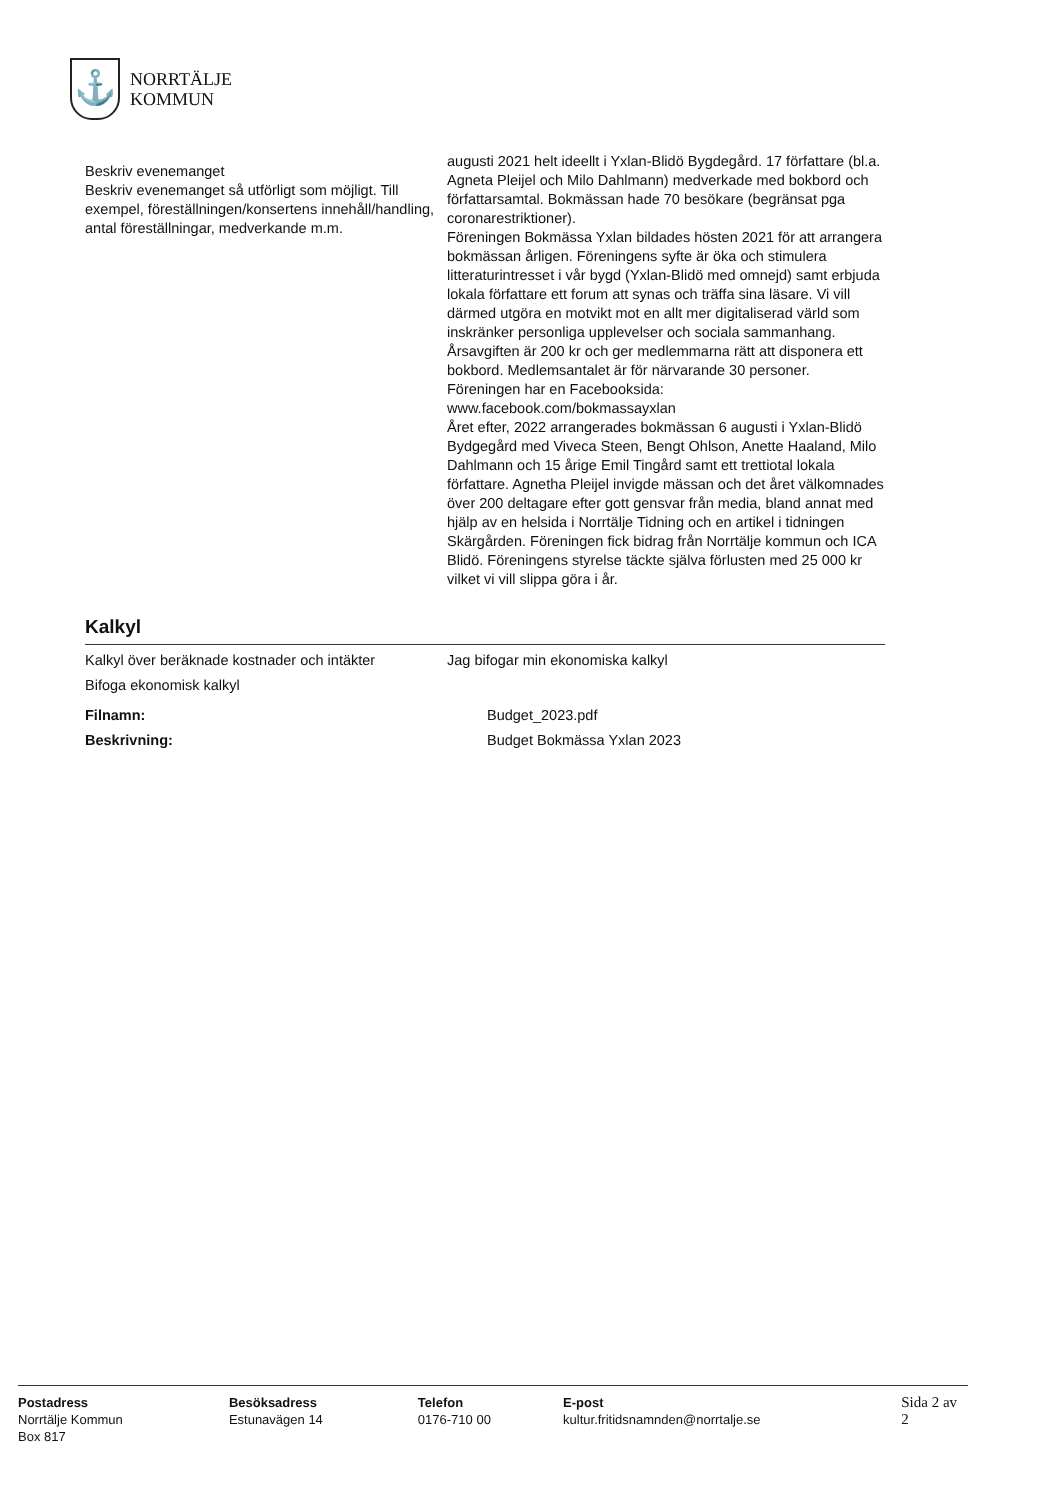⚓
NORRTÄLJE
KOMMUN
Beskriv evenemanget
Beskriv evenemanget så utförligt som möjligt. Till exempel, föreställningen/konsertens innehåll/handling, antal föreställningar, medverkande m.m.
augusti 2021 helt ideellt i Yxlan-Blidö Bygdegård. 17 författare (bl.a. Agneta Pleijel och Milo Dahlmann) medverkade med bokbord och författarsamtal. Bokmässan hade 70 besökare (begränsat pga coronarestriktioner).
Föreningen Bokmässa Yxlan bildades hösten 2021 för att arrangera bokmässan årligen. Föreningens syfte är öka och stimulera litteraturintresset i vår bygd (Yxlan-Blidö med omnejd) samt erbjuda lokala författare ett forum att synas och träffa sina läsare. Vi vill därmed utgöra en motvikt mot en allt mer digitaliserad värld som inskränker personliga upplevelser och sociala sammanhang.
Årsavgiften är 200 kr och ger medlemmarna rätt att disponera ett bokbord. Medlemsantalet är för närvarande 30 personer.
Föreningen har en Facebooksida:
www.facebook.com/bokmassayxlan
Året efter, 2022 arrangerades bokmässan 6 augusti i Yxlan-Blidö Bydgegård med Viveca Steen, Bengt Ohlson, Anette Haaland, Milo Dahlmann och 15 årige Emil Tingård samt ett trettiotal lokala författare. Agnetha Pleijel invigde mässan och det året välkomnades över 200 deltagare efter gott gensvar från media, bland annat med hjälp av en helsida i Norrtälje Tidning och en artikel i tidningen Skärgården. Föreningen fick bidrag från Norrtälje kommun och ICA Blidö. Föreningens styrelse täckte själva förlusten med 25 000 kr vilket vi vill slippa göra i år.
Kalkyl
Kalkyl över beräknade kostnader och intäkter
Bifoga ekonomisk kalkyl
Jag bifogar min ekonomiska kalkyl
Filnamn: Budget_2023.pdf
Beskrivning: Budget Bokmässa Yxlan 2023
Postadress
Norrtälje Kommun
Box 817
Besöksadress
Estunavägen 14
Telefon
0176-710 00
E-post
kultur.fritidsnamnden@norrtalje.se
Sida 2 av 2